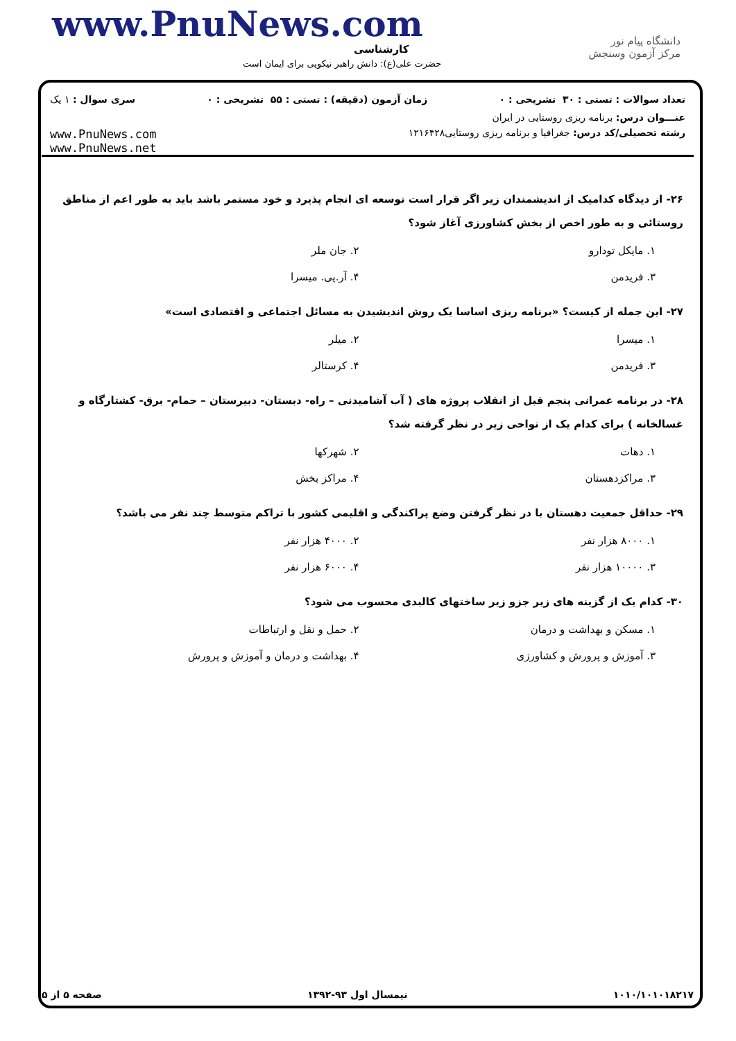www.PnuNews.com
کارشناسی
حضرت علی(ع): دانش راهبر نیکویی برای ایمان است
دانشگاه پیام نور
مرکز آزمون وسنجش
تعداد سوالات : تستی : ۳۰ تشریحی : ۰ زمان آزمون (دقیقه) : تستی : ۵۵ تشریحی : ۰ سری سوال : ۱ یک
عنـــوان درس: برنامه ریزی روستایی در ایران
رشته تحصیلی/کد درس: جغرافیا و برنامه ریزی روستایی۱۲۱۶۴۲۸ www.PnuNews.com
www.PnuNews.net
۲۶- از دیدگاه کدامیک از اندیشمندان زیر اگر قرار است توسعه ای انجام پذیرد و خود مستمر باشد باید به طور اعم از مناطق روستائی و به طور اخص از بخش کشاورزی آغاز شود؟
۱. مایکل تودارو ۲. جان ملر ۳. فریدمن ۴. آر.پی. میسرا
۲۷- این جمله از کیست؟ «برنامه ریزی اساسا یک روش اندیشیدن به مسائل اجتماعی و اقتصادی است»
۱. میسرا ۲. میلر ۳. فریدمن ۴. کرستالر
۲۸- در برنامه عمرانی پنجم قبل از انقلاب پروژه های ( آب آشامیدنی – راه- دبستان- دبیرستان – حمام- برق- کشتارگاه و غسالخانه ) برای کدام یک از نواحی زیر در نظر گرفته شد؟
۱. دهات ۲. شهرکها ۳. مراکزدهستان ۴. مراکز بخش
۲۹- حداقل جمعیت دهستان با در نظر گرفتن وضع پراکندگی و اقلیمی کشور با تراکم متوسط چند نفر می باشد؟
۱. ۸۰۰۰ هزار نفر ۲. ۴۰۰۰ هزار نفر ۳. ۱۰۰۰۰ هزار نفر ۴. ۶۰۰۰ هزار نفر
۳۰- کدام یک از گزینه های زیر جزو زیر ساختهای کالبدی محسوب می شود؟
۱. مسکن و بهداشت و درمان ۲. حمل و نقل و ارتباطات ۳. آموزش و پرورش و کشاورزی ۴. بهداشت و درمان و آموزش و پرورش
۱۰۱۰/۱۰۱۰۱۸۲۱۷ نیمسال اول ۹۳-۱۳۹۲ صفحه ۵ از ۵